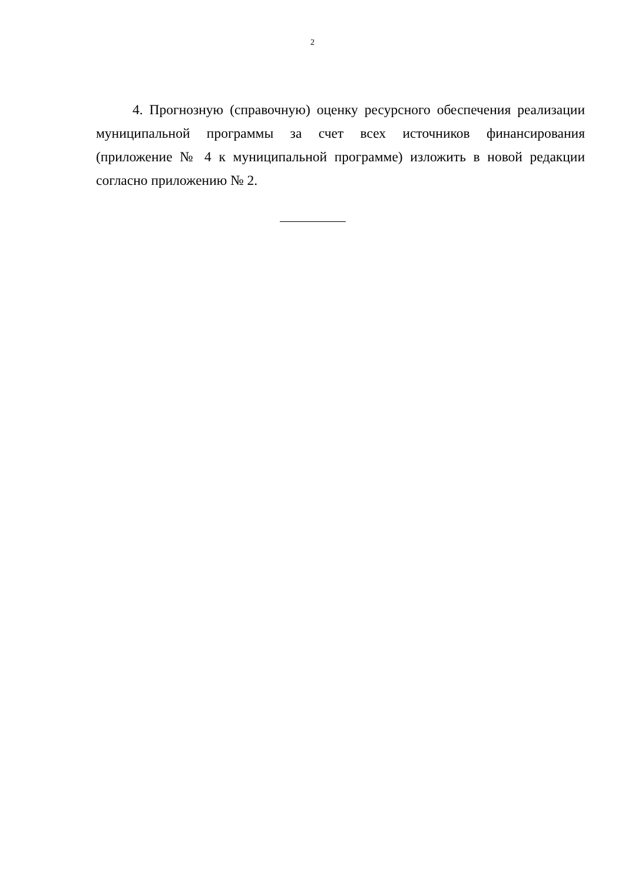2
4. Прогнозную (справочную) оценку ресурсного обеспечения реализации муниципальной программы за счет всех источников финансирования (приложение № 4 к муниципальной программе) изложить в новой редакции согласно приложению № 2.